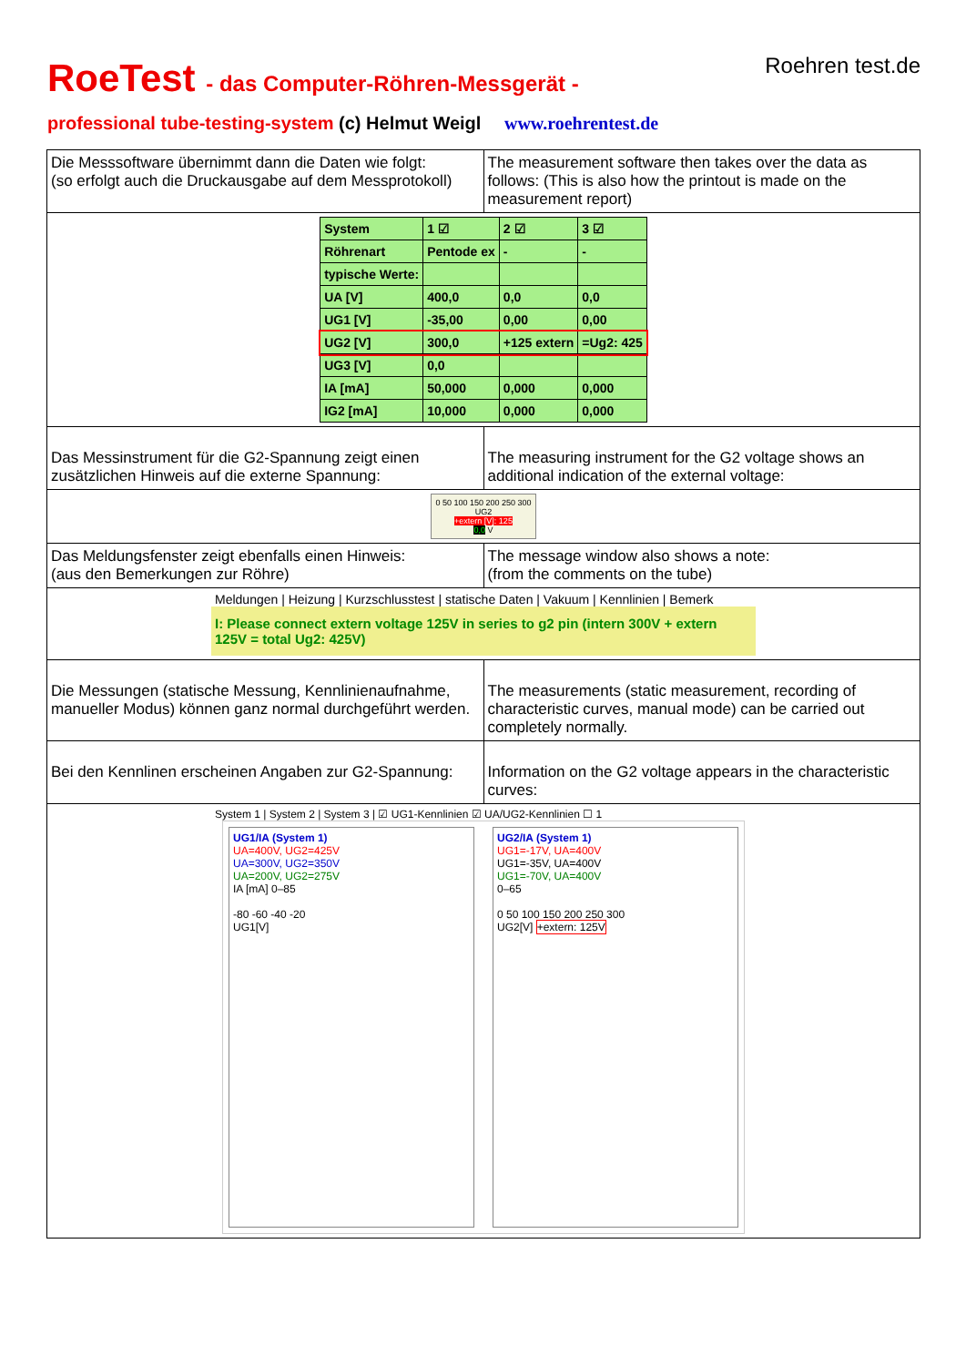RoeTest - das Computer-Röhren-Messgerät -
professional tube-testing-system (c) Helmut Weigl www.roehrentest.de
Roehren test.de
| Die Messsoftware übernimmt dann die Daten wie folgt: (so erfolgt auch die Druckausgabe auf dem Messprotokoll) | The measurement software then takes over the data as follows: (This is also how the printout is made on the measurement report) |
| / System / 1 ☑ / 2 ☑ / 3 ☑ / / Röhrenart / Pentode ex / - / - / / typische Werte: / / / / / UA [V] / 400,0 / 0,0 / 0,0 / / UG1 [V] / -35,00 / 0,00 / 0,00 / / UG2 [V] / 300,0 / +125 extern / =Ug2: 425 / / UG3 [V] / 0,0 / / / / IA [mA] / 50,000 / 0,000 / 0,000 / / IG2 [mA] / 10,000 / 0,000 / 0,000 / | |
| Das Messinstrument für die G2-Spannung zeigt einen zusätzlichen Hinweis auf die externe Spannung: | The measuring instrument for the G2 voltage shows an additional indication of the external voltage: |
| 0 50 100 150 200 250 300 UG2 +extern [V]: 125 0,0 V | |
| Das Meldungsfenster zeigt ebenfalls einen Hinweis: (aus den Bemerkungen zur Röhre) | The message window also shows a note: (from the comments on the tube) |
| Meldungen / Heizung / Kurzschlusstest / statische Daten / Vakuum / Kennlinien / Bemerk I: Please connect extern voltage 125V in series to g2 pin (intern 300V + extern 125V = total Ug2: 425V) | |
| Die Messungen (statische Messung, Kennlinienaufnahme, manueller Modus) können ganz normal durchgeführt werden. | The measurements (static measurement, recording of characteristic curves, manual mode) can be carried out completely normally. |
| Bei den Kennlinen erscheinen Angaben zur G2-Spannung: | Information on the G2 voltage appears in the characteristic curves: |
| System 1 / System 2 / System 3 / ☑ UG1-Kennlinien ☑ UA/UG2-Kennlinien ☐ 1 UG1/IA (System 1) UA=400V, UG2=425V UA=300V, UG2=350V UA=200V, UG2=275V IA [mA] 0–85 -80 -60 -40 -20 UG1[V] UG2/IA (System 1) UG1=-17V, UA=400V UG1=-35V, UA=400V UG1=-70V, UA=400V 0–65 0 50 100 150 200 250 300 UG2[V] +extern: 125V | |